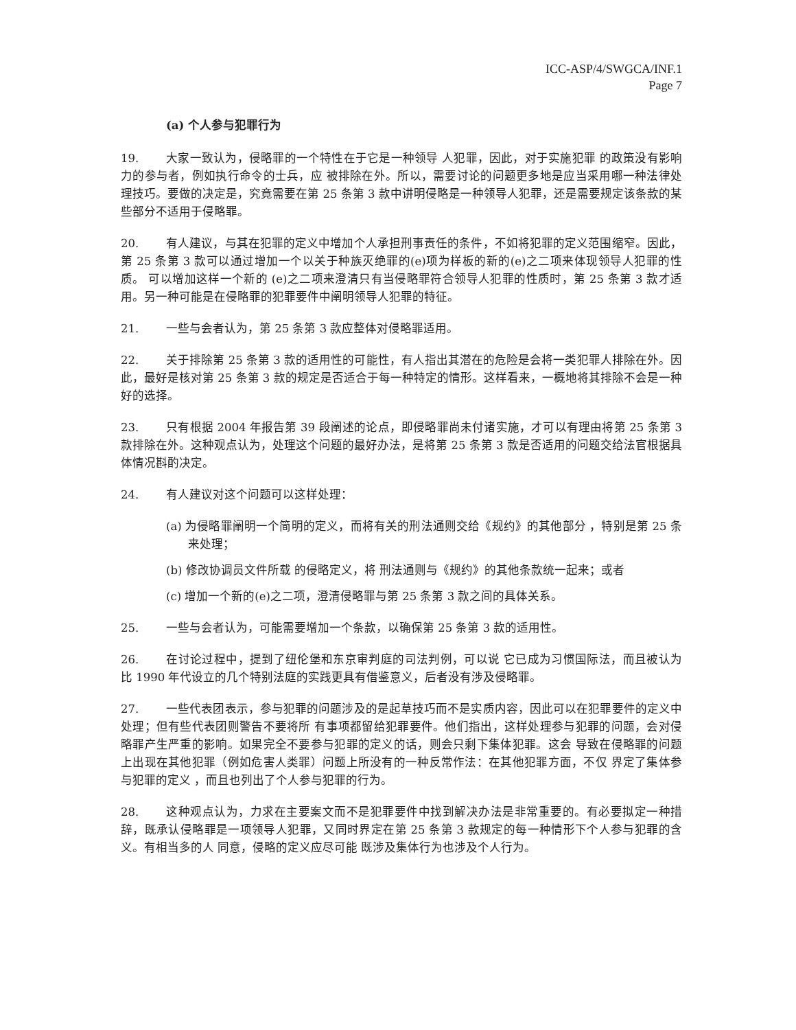ICC-ASP/4/SWGCA/INF.1
Page 7
(a) 个人参与犯罪行为
19. 大家一致认为，侵略罪的一个特性在于它是一种领导 人犯罪，因此，对于实施犯罪 的政策没有影响力的参与者，例如执行命令的士兵，应 被排除在外。所以，需要讨论的问题更多地是应当采用哪一种法律处理技巧。要做的决定是，究竟需要在第 25 条第 3 款中讲明侵略是一种领导人犯罪，还是需要规定该条款的某些部分不适用于侵略罪。
20. 有人建议，与其在犯罪的定义中增加个人承担刑事责任的条件，不如将犯罪的定义范围缩窄。因此，第 25 条第 3 款可以通过增加一个以关于种族灭绝罪的(e)项为样板的新的(e)之二项来体现领导人犯罪的性质。 可以增加这样一个新的 (e)之二项来澄清只有当侵略罪符合领导人犯罪的性质时，第 25 条第 3 款才适用。另一种可能是在侵略罪的犯罪要件中阐明领导人犯罪的特征。
21. 一些与会者认为，第 25 条第 3 款应整体对侵略罪适用。
22. 关于排除第 25 条第 3 款的适用性的可能性，有人指出其潜在的危险是会将一类犯罪人排除在外。因此，最好是核对第 25 条第 3 款的规定是否适合于每一种特定的情形。这样看来，一概地将其排除不会是一种好的选择。
23. 只有根据 2004 年报告第 39 段阐述的论点，即侵略罪尚未付诸实施，才可以有理由将第 25 条第 3 款排除在外。这种观点认为，处理这个问题的最好办法，是将第 25 条第 3 款是否适用的问题交给法官根据具体情况斟酌决定。
24. 有人建议对这个问题可以这样处理：
(a) 为侵略罪阐明一个简明的定义，而将有关的刑法通则交给《规约》的其他部分 ，特别是第 25 条来处理；
(b) 修改协调员文件所载 的侵略定义，将 刑法通则与《规约》的其他条款统一起来；或者
(c) 增加一个新的(e)之二项，澄清侵略罪与第 25 条第 3 款之间的具体关系。
25. 一些与会者认为，可能需要增加一个条款，以确保第 25 条第 3 款的适用性。
26. 在讨论过程中，提到了纽伦堡和东京审判庭的司法判例，可以说 它已成为习惯国际法，而且被认为比 1990 年代设立的几个特别法庭的实践更具有借鉴意义，后者没有涉及侵略罪。
27. 一些代表团表示，参与犯罪的问题涉及的是起草技巧而不是实质内容，因此可以在犯罪要件的定义中 处理；但有些代表团则警告不要将所 有事项都留给犯罪要件。他们指出，这样处理参与犯罪的问题，会对侵略罪产生严重的影响。如果完全不要参与犯罪的定义的话，则会只剩下集体犯罪。这会 导致在侵略罪的问题上出现在其他犯罪（例如危害人类罪）问题上所没有的一种反常作法：在其他犯罪方面，不仅 界定了集体参与犯罪的定义 ，而且也列出了个人参与犯罪的行为。
28. 这种观点认为，力求在主要案文而不是犯罪要件中找到解决办法是非常重要的。有必要拟定一种措辞，既承认侵略罪是一项领导人犯罪，又同时界定在第 25 条第 3 款规定的每一种情形下个人参与犯罪的含义。有相当多的人 同意，侵略的定义应尽可能 既涉及集体行为也涉及个人行为。